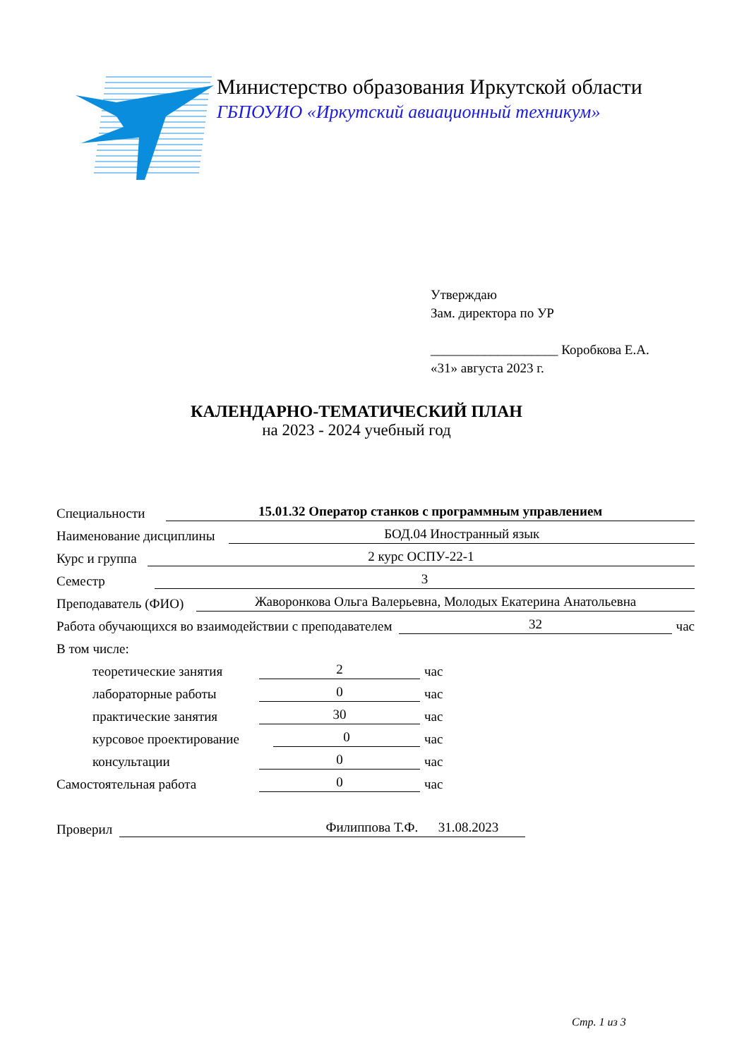Министерство образования Иркутской области
ГБПОУИО «Иркутский авиационный техникум»
Утверждаю
Зам. директора по УР
___________________ Коробкова Е.А.
«31» августа 2023 г.
КАЛЕНДАРНО-ТЕМАТИЧЕСКИЙ ПЛАН
на 2023 - 2024 учебный год
Специальности 15.01.32 Оператор станков с программным управлением
Наименование дисциплины БОД.04 Иностранный язык
Курс и группа 2 курс ОСПУ-22-1
Семестр 3
Преподаватель (ФИО) Жаворонкова Ольга Валерьевна, Молодых Екатерина Анатольевна
Работа обучающихся во взаимодействии с преподавателем 32 час
В том числе:
теоретические занятия 2 час
лабораторные работы 0 час
практические занятия 30 час
курсовое проектирование 0 час
консультации 0 час
Самостоятельная работа 0 час
Проверил Филиппова Т.Ф. 31.08.2023
Стр. 1 из 3